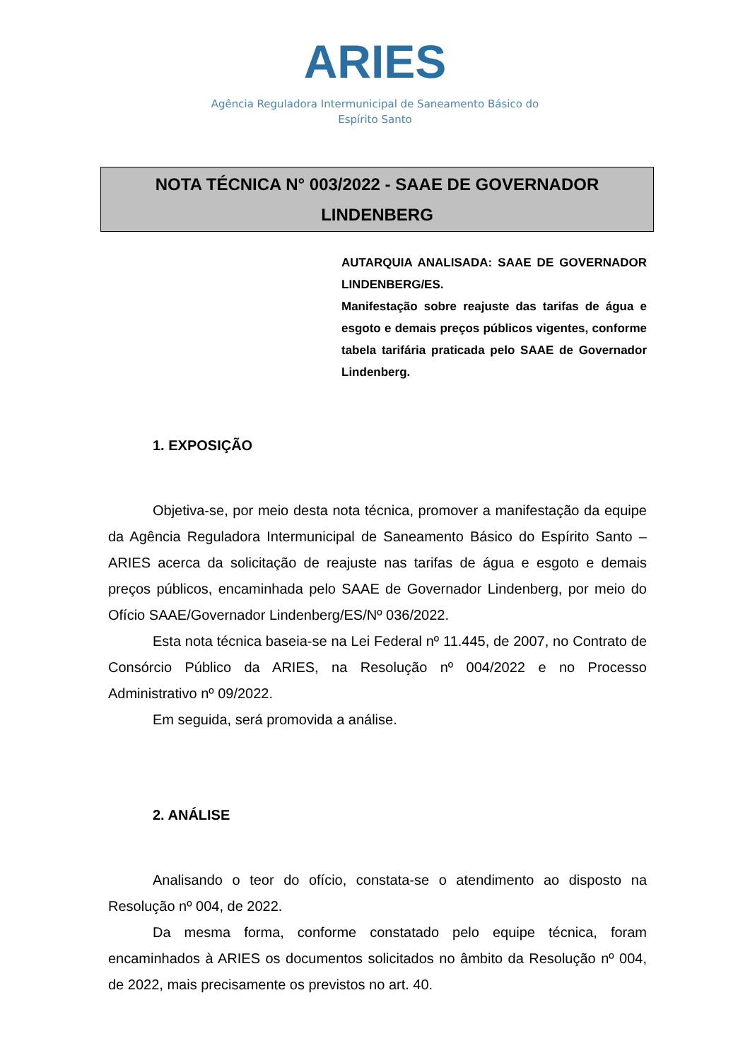ARIES
Agência Reguladora Intermunicipal de Saneamento Básico do
Espírito Santo
NOTA TÉCNICA N° 003/2022 - SAAE DE GOVERNADOR
LINDENBERG
AUTARQUIA ANALISADA: SAAE DE GOVERNADOR LINDENBERG/ES.
Manifestação sobre reajuste das tarifas de água e esgoto e demais preços públicos vigentes, conforme tabela tarifária praticada pelo SAAE de Governador Lindenberg.
1. EXPOSIÇÃO
Objetiva-se, por meio desta nota técnica, promover a manifestação da equipe da Agência Reguladora Intermunicipal de Saneamento Básico do Espírito Santo – ARIES acerca da solicitação de reajuste nas tarifas de água e esgoto e demais preços públicos, encaminhada pelo SAAE de Governador Lindenberg, por meio do Ofício SAAE/Governador Lindenberg/ES/Nº 036/2022.
Esta nota técnica baseia-se na Lei Federal nº 11.445, de 2007, no Contrato de Consórcio Público da ARIES, na Resolução nº 004/2022 e no Processo Administrativo nº 09/2022.
Em seguida, será promovida a análise.
2. ANÁLISE
Analisando o teor do ofício, constata-se o atendimento ao disposto na Resolução nº 004, de 2022.
Da mesma forma, conforme constatado pelo equipe técnica, foram encaminhados à ARIES os documentos solicitados no âmbito da Resolução nº 004, de 2022, mais precisamente os previstos no art. 40.